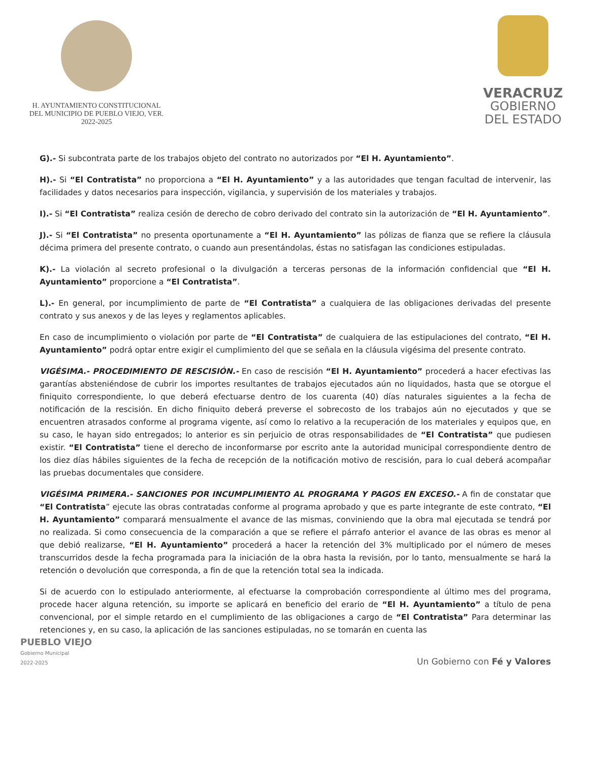H. AYUNTAMIENTO CONSTITUCIONAL
DEL MUNICIPIO DE PUEBLO VIEJO, VER.
2022-2025
VERACRUZ
GOBIERNO
DEL ESTADO
G).- Si subcontrata parte de los trabajos objeto del contrato no autorizados por “El H. Ayuntamiento”.
H).- Si “El Contratista” no proporciona a “El H. Ayuntamiento” y a las autoridades que tengan facultad de intervenir, las facilidades y datos necesarios para inspección, vigilancia, y supervisión de los materiales y trabajos.
I).- Si “El Contratista” realiza cesión de derecho de cobro derivado del contrato sin la autorización de “El H. Ayuntamiento”.
J).- Si “El Contratista” no presenta oportunamente a “El H. Ayuntamiento” las pólizas de fianza que se refiere la cláusula décima primera del presente contrato, o cuando aun presentándolas, éstas no satisfagan las condiciones estipuladas.
K).- La violación al secreto profesional o la divulgación a terceras personas de la información confidencial que “El H. Ayuntamiento” proporcione a “El Contratista”.
L).- En general, por incumplimiento de parte de “El Contratista” a cualquiera de las obligaciones derivadas del presente contrato y sus anexos y de las leyes y reglamentos aplicables.
En caso de incumplimiento o violación por parte de “El Contratista” de cualquiera de las estipulaciones del contrato, “El H. Ayuntamiento” podrá optar entre exigir el cumplimiento del que se señala en la cláusula vigésima del presente contrato.
VIGÉSIMA.- PROCEDIMIENTO DE RESCISIÓN.- En caso de rescisión “El H. Ayuntamiento” procederá a hacer efectivas las garantías absteniéndose de cubrir los importes resultantes de trabajos ejecutados aún no liquidados, hasta que se otorgue el finiquito correspondiente, lo que deberá efectuarse dentro de los cuarenta (40) días naturales siguientes a la fecha de notificación de la rescisión. En dicho finiquito deberá preverse el sobrecosto de los trabajos aún no ejecutados y que se encuentren atrasados conforme al programa vigente, así como lo relativo a la recuperación de los materiales y equipos que, en su caso, le hayan sido entregados; lo anterior es sin perjuicio de otras responsabilidades de “El Contratista” que pudiesen existir. “El Contratista” tiene el derecho de inconformarse por escrito ante la autoridad municipal correspondiente dentro de los diez días hábiles siguientes de la fecha de recepción de la notificación motivo de rescisión, para lo cual deberá acompañar las pruebas documentales que considere.
VIGÉSIMA PRIMERA.- SANCIONES POR INCUMPLIMIENTO AL PROGRAMA Y PAGOS EN EXCESO.- A fin de constatar que “El Contratista” ejecute las obras contratadas conforme al programa aprobado y que es parte integrante de este contrato, “El H. Ayuntamiento” comparará mensualmente el avance de las mismas, conviniendo que la obra mal ejecutada se tendrá por no realizada. Si como consecuencia de la comparación a que se refiere el párrafo anterior el avance de las obras es menor al que debió realizarse, “El H. Ayuntamiento” procederá a hacer la retención del 3% multiplicado por el número de meses transcurridos desde la fecha programada para la iniciación de la obra hasta la revisión, por lo tanto, mensualmente se hará la retención o devolución que corresponda, a fin de que la retención total sea la indicada.
Si de acuerdo con lo estipulado anteriormente, al efectuarse la comprobación correspondiente al último mes del programa, procede hacer alguna retención, su importe se aplicará en beneficio del erario de “El H. Ayuntamiento” a título de pena convencional, por el simple retardo en el cumplimiento de las obligaciones a cargo de “El Contratista” Para determinar las retenciones y, en su caso, la aplicación de las sanciones estipuladas, no se tomarán en cuenta las
PUEBLO VIEJO
Gobierno Municipal
2022-2025
Un Gobierno con Fé y Valores